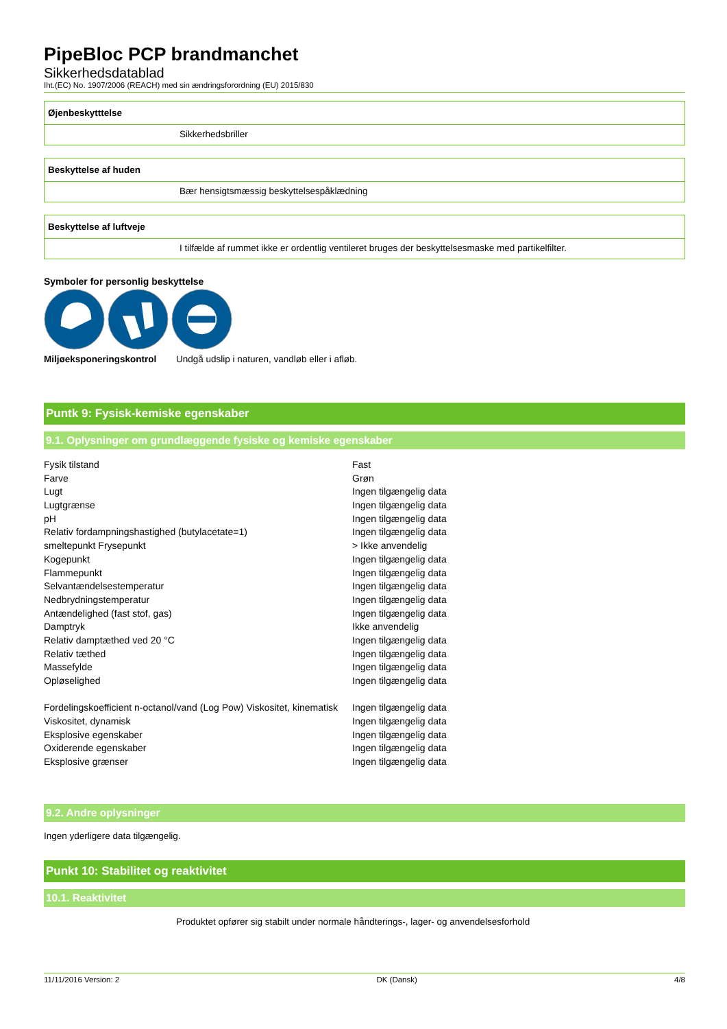PipeBloc PCP brandmanchet
Sikkerhedsdatablad
Iht.(EC) No. 1907/2006 (REACH) med sin ændringsforordning (EU) 2015/830
Øjenbeskytttelse
Sikkerhedsbriller
Beskyttelse af huden
Bær hensigtsmæssig beskyttelsespåklædning
Beskyttelse af luftveje
I tilfælde af rummet ikke er ordentlig ventileret bruges der beskyttelsesmaske med partikelfilter.
Symboler for personlig beskyttelse
Miljøeksponeringskontrol Undgå udslip i naturen, vandløb eller i afløb.
Puntk 9: Fysisk-kemiske egenskaber
9.1. Oplysninger om grundlæggende fysiske og kemiske egenskaber
| Fysik tilstand | Fast |
| Farve | Grøn |
| Lugt | Ingen tilgængelig data |
| Lugtgrænse | Ingen tilgængelig data |
| pH | Ingen tilgængelig data |
| Relativ fordampningshastighed (butylacetate=1) | Ingen tilgængelig data |
| smeltepunkt Frysepunkt | > Ikke anvendelig |
| Kogepunkt | Ingen tilgængelig data |
| Flammepunkt | Ingen tilgængelig data |
| Selvantændelsestemperatur | Ingen tilgængelig data |
| Nedbrydningstemperatur | Ingen tilgængelig data |
| Antændelighed (fast stof, gas) | Ingen tilgængelig data |
| Damptryk | Ikke anvendelig |
| Relativ damptæthed ved 20 °C | Ingen tilgængelig data |
| Relativ tæthed | Ingen tilgængelig data |
| Massefylde | Ingen tilgængelig data |
| Opløselighed | Ingen tilgængelig data |
| Fordelingskoefficient n-octanol/vand (Log Pow) Viskositet, kinematisk | Ingen tilgængelig data |
| Viskositet, dynamisk | Ingen tilgængelig data |
| Eksplosive egenskaber | Ingen tilgængelig data |
| Oxiderende egenskaber | Ingen tilgængelig data |
| Eksplosive grænser | Ingen tilgængelig data |
9.2. Andre oplysninger
Ingen yderligere data tilgængelig.
Punkt 10: Stabilitet og reaktivitet
10.1. Reaktivitet
Produktet opfører sig stabilt under normale håndterings-, lager- og anvendelsesforhold
11/11/2016 Version: 2 DK (Dansk) 4/8